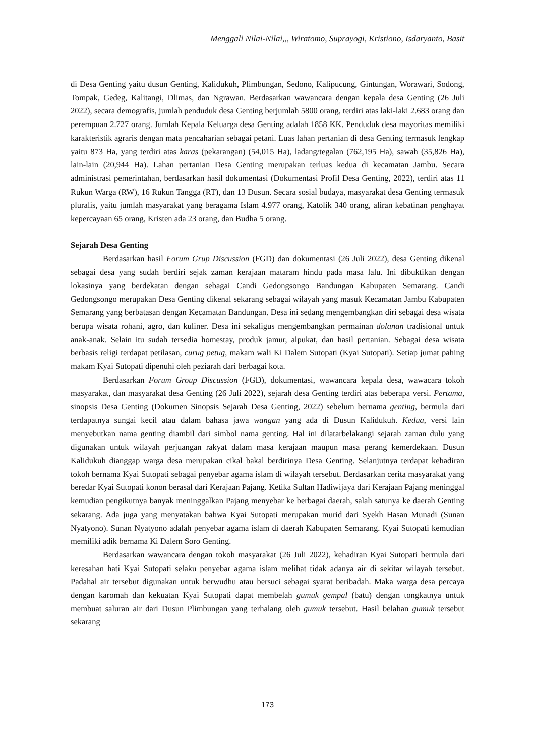Menggali Nilai-Nilai,,, Wiratomo, Suprayogi, Kristiono, Isdaryanto, Basit
di Desa Genting yaitu dusun Genting, Kalidukuh, Plimbungan, Sedono, Kalipucung, Gintungan, Worawari, Sodong, Tompak, Gedeg, Kalitangi, Dlimas, dan Ngrawan. Berdasarkan wawancara dengan kepala desa Genting (26 Juli 2022), secara demografis, jumlah penduduk desa Genting berjumlah 5800 orang, terdiri atas laki-laki 2.683 orang dan perempuan 2.727 orang. Jumlah Kepala Keluarga desa Genting adalah 1858 KK. Penduduk desa mayoritas memiliki karakteristik agraris dengan mata pencaharian sebagai petani. Luas lahan pertanian di desa Genting termasuk lengkap yaitu 873 Ha, yang terdiri atas karas (pekarangan) (54,015 Ha), ladang/tegalan (762,195 Ha), sawah (35,826 Ha), lain-lain (20,944 Ha). Lahan pertanian Desa Genting merupakan terluas kedua di kecamatan Jambu. Secara administrasi pemerintahan, berdasarkan hasil dokumentasi (Dokumentasi Profil Desa Genting, 2022), terdiri atas 11 Rukun Warga (RW), 16 Rukun Tangga (RT), dan 13 Dusun. Secara sosial budaya, masyarakat desa Genting termasuk pluralis, yaitu jumlah masyarakat yang beragama Islam 4.977 orang, Katolik 340 orang, aliran kebatinan penghayat kepercayaan 65 orang, Kristen ada 23 orang, dan Budha 5 orang.
Sejarah Desa Genting
Berdasarkan hasil Forum Grup Discussion (FGD) dan dokumentasi (26 Juli 2022), desa Genting dikenal sebagai desa yang sudah berdiri sejak zaman kerajaan mataram hindu pada masa lalu. Ini dibuktikan dengan lokasinya yang berdekatan dengan sebagai Candi Gedongsongo Bandungan Kabupaten Semarang. Candi Gedongsongo merupakan Desa Genting dikenal sekarang sebagai wilayah yang masuk Kecamatan Jambu Kabupaten Semarang yang berbatasan dengan Kecamatan Bandungan. Desa ini sedang mengembangkan diri sebagai desa wisata berupa wisata rohani, agro, dan kuliner. Desa ini sekaligus mengembangkan permainan dolanan tradisional untuk anak-anak. Selain itu sudah tersedia homestay, produk jamur, alpukat, dan hasil pertanian. Sebagai desa wisata berbasis religi terdapat petilasan, curug petug, makam wali Ki Dalem Sutopati (Kyai Sutopati). Setiap jumat pahing makam Kyai Sutopati dipenuhi oleh peziarah dari berbagai kota.
Berdasarkan Forum Group Discussion (FGD), dokumentasi, wawancara kepala desa, wawacara tokoh masyarakat, dan masyarakat desa Genting (26 Juli 2022), sejarah desa Genting terdiri atas beberapa versi. Pertama, sinopsis Desa Genting (Dokumen Sinopsis Sejarah Desa Genting, 2022) sebelum bernama genting, bermula dari terdapatnya sungai kecil atau dalam bahasa jawa wangan yang ada di Dusun Kalidukuh. Kedua, versi lain menyebutkan nama genting diambil dari simbol nama genting. Hal ini dilatarbelakangi sejarah zaman dulu yang digunakan untuk wilayah perjuangan rakyat dalam masa kerajaan maupun masa perang kemerdekaan. Dusun Kalidukuh dianggap warga desa merupakan cikal bakal berdirinya Desa Genting. Selanjutnya terdapat kehadiran tokoh bernama Kyai Sutopati sebagai penyebar agama islam di wilayah tersebut. Berdasarkan cerita masyarakat yang beredar Kyai Sutopati konon berasal dari Kerajaan Pajang. Ketika Sultan Hadiwijaya dari Kerajaan Pajang meninggal kemudian pengikutnya banyak meninggalkan Pajang menyebar ke berbagai daerah, salah satunya ke daerah Genting sekarang. Ada juga yang menyatakan bahwa Kyai Sutopati merupakan murid dari Syekh Hasan Munadi (Sunan Nyatyono). Sunan Nyatyono adalah penyebar agama islam di daerah Kabupaten Semarang. Kyai Sutopati kemudian memiliki adik bernama Ki Dalem Soro Genting.
Berdasarkan wawancara dengan tokoh masyarakat (26 Juli 2022), kehadiran Kyai Sutopati bermula dari keresahan hati Kyai Sutopati selaku penyebar agama islam melihat tidak adanya air di sekitar wilayah tersebut. Padahal air tersebut digunakan untuk berwudhu atau bersuci sebagai syarat beribadah. Maka warga desa percaya dengan karomah dan kekuatan Kyai Sutopati dapat membelah gumuk gempal (batu) dengan tongkatnya untuk membuat saluran air dari Dusun Plimbungan yang terhalang oleh gumuk tersebut. Hasil belahan gumuk tersebut sekarang
173